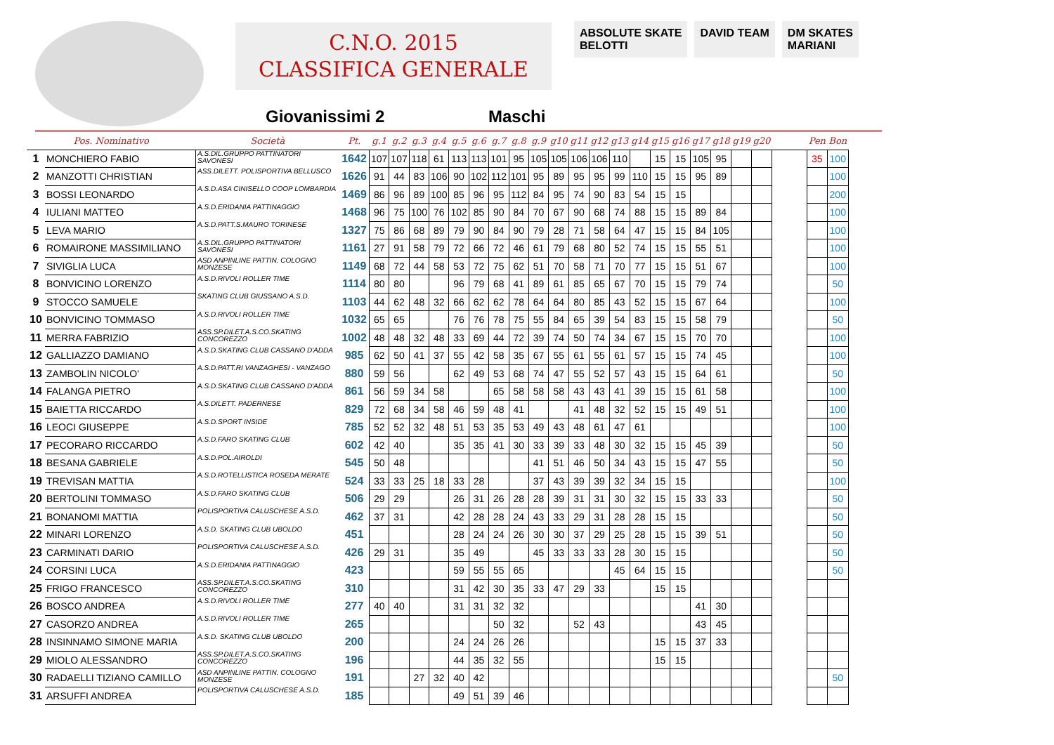C.N.O. 2015
CLASSIFICA GENERALE
Giovanissimi 2 Maschi
ABSOLUTE SKATE
BELOTTI
DAVID TEAM DM SKATES
MARIANI
| Pos. Nominativo | | Società | Pt. | g.1 | g.2 | g.3 | g.4 | g.5 | g.6 | g.7 | g.8 | g.9 | g10 | g11 | g12 | g13 | g14 | g15 | g16 | g17 | g18 | g19 | g20 | | Pen | Bon |
| --- | --- | --- | --- | --- | --- | --- | --- | --- | --- | --- | --- | --- | --- | --- | --- | --- | --- | --- | --- | --- | --- | --- | --- | --- | --- | --- |
| 1 | MONCHIERO FABIO | A.S.DIL.GRUPPO PATTINATORI SAVONESI | 1642 | 107 | 107 | 118 | 61 | 113 | 113 | 101 | 95 | 105 | 105 | 106 | 106 | 110 | | 15 | 15 | 105 | 95 | | | | 35 | 100 |
| 2 | MANZOTTI CHRISTIAN | ASS.DILETT. POLISPORTIVA BELLUSCO | 1626 | 91 | 44 | 83 | 106 | 90 | 102 | 112 | 101 | 95 | 89 | 95 | 95 | 99 | 110 | 15 | 15 | 95 | 89 | | | | | 100 |
| 3 | BOSSI LEONARDO | A.S.D.ASA CINISELLO COOP LOMBARDIA | 1469 | 86 | 96 | 89 | 100 | 85 | 96 | 95 | 112 | 84 | 95 | 74 | 90 | 83 | 54 | 15 | 15 | | | | | | | 200 |
| 4 | IULIANI MATTEO | A.S.D.ERIDANIA PATTINAGGIO | 1468 | 96 | 75 | 100 | 76 | 102 | 85 | 90 | 84 | 70 | 67 | 90 | 68 | 74 | 88 | 15 | 15 | 89 | 84 | | | | | 100 |
| 5 | LEVA MARIO | A.S.D.PATT.S.MAURO TORINESE | 1327 | 75 | 86 | 68 | 89 | 79 | 90 | 84 | 90 | 79 | 28 | 71 | 58 | 64 | 47 | 15 | 15 | 84 | 105 | | | | | 100 |
| 6 | ROMAIRONE MASSIMILIANO | A.S.DIL.GRUPPO PATTINATORI SAVONESI | 1161 | 27 | 91 | 58 | 79 | 72 | 66 | 72 | 46 | 61 | 79 | 68 | 80 | 52 | 74 | 15 | 15 | 55 | 51 | | | | | 100 |
| 7 | SIVIGLIA LUCA | ASD ANPINLINE PATTIN. COLOGNO MONZESE | 1149 | 68 | 72 | 44 | 58 | 53 | 72 | 75 | 62 | 51 | 70 | 58 | 71 | 70 | 77 | 15 | 15 | 51 | 67 | | | | | 100 |
| 8 | BONVICINO LORENZO | A.S.D.RIVOLI ROLLER TIME | 1114 | 80 | 80 | | | 96 | 79 | 68 | 41 | 89 | 61 | 85 | 65 | 67 | 70 | 15 | 15 | 79 | 74 | | | | | 50 |
| 9 | STOCCO SAMUELE | SKATING CLUB GIUSSANO A.S.D. | 1103 | 44 | 62 | 48 | 32 | 66 | 62 | 62 | 78 | 64 | 64 | 80 | 85 | 43 | 52 | 15 | 15 | 67 | 64 | | | | | 100 |
| 10 | BONVICINO TOMMASO | A.S.D.RIVOLI ROLLER TIME | 1032 | 65 | 65 | | | 76 | 76 | 78 | 75 | 55 | 84 | 65 | 39 | 54 | 83 | 15 | 15 | 58 | 79 | | | | | 50 |
| 11 | MERRA FABRIZIO | ASS.SP.DILET.A.S.CO.SKATING CONCOREZZO | 1002 | 48 | 48 | 32 | 48 | 33 | 69 | 44 | 72 | 39 | 74 | 50 | 74 | 34 | 67 | 15 | 15 | 70 | 70 | | | | | 100 |
| 12 | GALLIAZZO DAMIANO | A.S.D.SKATING CLUB CASSANO D'ADDA | 985 | 62 | 50 | 41 | 37 | 55 | 42 | 58 | 35 | 67 | 55 | 61 | 55 | 61 | 57 | 15 | 15 | 74 | 45 | | | | | 100 |
| 13 | ZAMBOLIN NICOLO' | A.S.D.PATT.RI VANZAGHESI - VANZAGO | 880 | 59 | 56 | | | 62 | 49 | 53 | 68 | 74 | 47 | 55 | 52 | 57 | 43 | 15 | 15 | 64 | 61 | | | | | 50 |
| 14 | FALANGA PIETRO | A.S.D.SKATING CLUB CASSANO D'ADDA | 861 | 56 | 59 | 34 | 58 | | | 65 | 58 | 58 | 58 | 43 | 43 | 41 | 39 | 15 | 15 | 61 | 58 | | | | | 100 |
| 15 | BAIETTA RICCARDO | A.S.DILETT. PADERNESE | 829 | 72 | 68 | 34 | 58 | 46 | 59 | 48 | 41 | | | 41 | 48 | 32 | 52 | 15 | 15 | 49 | 51 | | | | | 100 |
| 16 | LEOCI GIUSEPPE | A.S.D.SPORT INSIDE | 785 | 52 | 52 | 32 | 48 | 51 | 53 | 35 | 53 | 49 | 43 | 48 | 61 | 47 | 61 | | | | | | | | | 100 |
| 17 | PECORARO RICCARDO | A.S.D.FARO SKATING CLUB | 602 | 42 | 40 | | | 35 | 35 | 41 | 30 | 33 | 39 | 33 | 48 | 30 | 32 | 15 | 15 | 45 | 39 | | | | | 50 |
| 18 | BESANA GABRIELE | A.S.D.POL.AIROLDI | 545 | 50 | 48 | | | | | | | 41 | 51 | 46 | 50 | 34 | 43 | 15 | 15 | 47 | 55 | | | | | 50 |
| 19 | TREVISAN MATTIA | A.S.D.ROTELLISTICA ROSEDA MERATE | 524 | 33 | 33 | 25 | 18 | 33 | 28 | | | 37 | 43 | 39 | 39 | 32 | 34 | 15 | 15 | | | | | | | 100 |
| 20 | BERTOLINI TOMMASO | A.S.D.FARO SKATING CLUB | 506 | 29 | 29 | | | 26 | 31 | 26 | 28 | 28 | 39 | 31 | 31 | 30 | 32 | 15 | 15 | 33 | 33 | | | | | 50 |
| 21 | BONANOMI MATTIA | POLISPORTIVA CALUSCHESE A.S.D. | 462 | 37 | 31 | | | 42 | 28 | 28 | 24 | 43 | 33 | 29 | 31 | 28 | 28 | 15 | 15 | | | | | | | 50 |
| 22 | MINARI LORENZO | A.S.D. SKATING CLUB UBOLDO | 451 | | | | | 28 | 24 | 24 | 26 | 30 | 30 | 37 | 29 | 25 | 28 | 15 | 15 | 39 | 51 | | | | | 50 |
| 23 | CARMINATI DARIO | POLISPORTIVA CALUSCHESE A.S.D. | 426 | 29 | 31 | | | 35 | 49 | | | 45 | 33 | 33 | 33 | 28 | 30 | 15 | 15 | | | | | | | 50 |
| 24 | CORSINI LUCA | A.S.D.ERIDANIA PATTINAGGIO | 423 | | | | | 59 | 55 | 55 | 65 | | | | | 45 | 64 | 15 | 15 | | | | | | | 50 |
| 25 | FRIGO FRANCESCO | ASS.SP.DILET.A.S.CO.SKATING CONCOREZZO | 310 | | | | | 31 | 42 | 30 | 35 | 33 | 47 | 29 | 33 | | | 15 | 15 | | | | | | | |
| 26 | BOSCO ANDREA | A.S.D.RIVOLI ROLLER TIME | 277 | 40 | 40 | | | 31 | 31 | 32 | 32 | | | | | | | | | 41 | 30 | | | | | |
| 27 | CASORZO ANDREA | A.S.D.RIVOLI ROLLER TIME | 265 | | | | | | | 50 | 32 | | | 52 | 43 | | | | | 43 | 45 | | | | | |
| 28 | INSINNAMO SIMONE MARIA | A.S.D. SKATING CLUB UBOLDO | 200 | | | | | 24 | 24 | 26 | 26 | | | | | | | 15 | 15 | 37 | 33 | | | | | |
| 29 | MIOLO ALESSANDRO | ASS.SP.DILET.A.S.CO.SKATING CONCOREZZO | 196 | | | | | 44 | 35 | 32 | 55 | | | | | | | 15 | 15 | | | | | | | |
| 30 | RADAELLI TIZIANO CAMILLO | ASD ANPINLINE PATTIN. COLOGNO MONZESE | 191 | | | 27 | 32 | 40 | 42 | | | | | | | | | | | | | | | | | 50 |
| 31 | ARSUFFI ANDREA | POLISPORTIVA CALUSCHESE A.S.D. | 185 | | | | | 49 | 51 | 39 | 46 | | | | | | | | | | | | | | | |